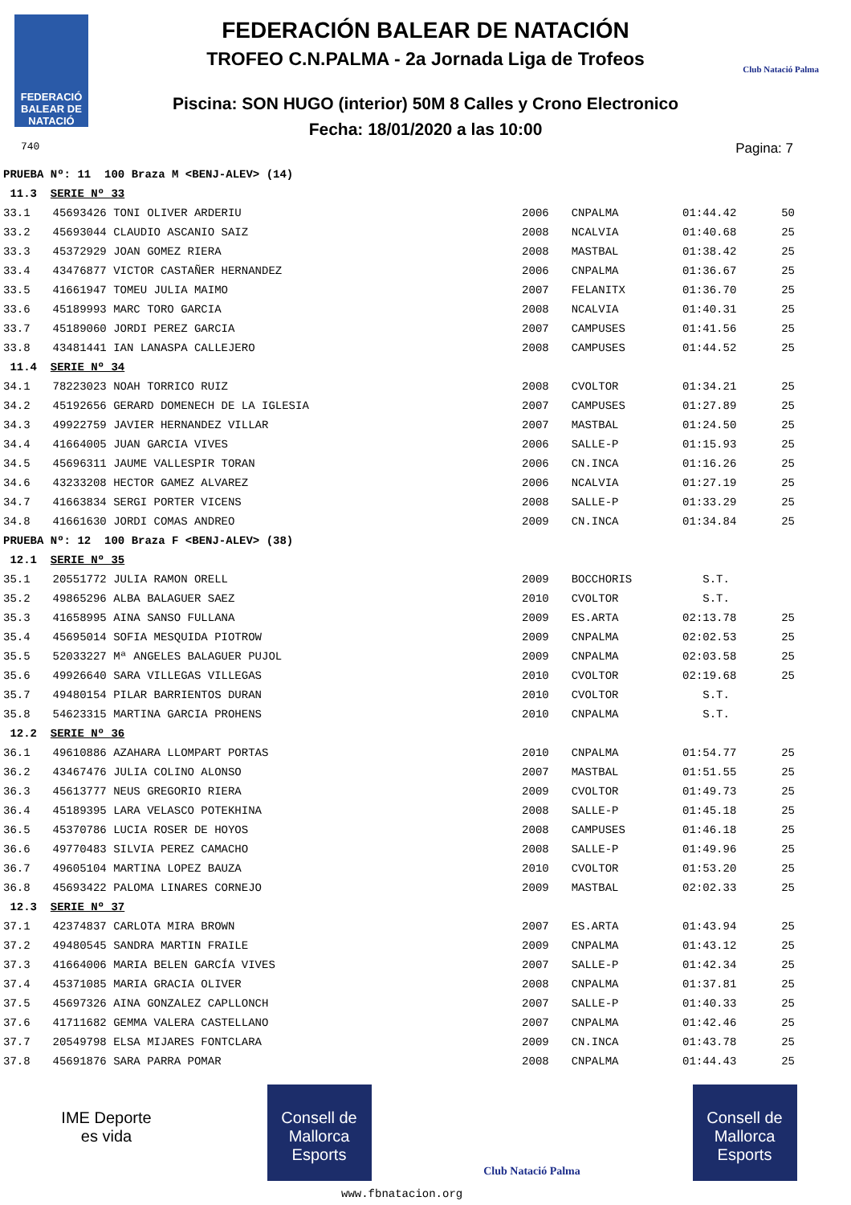FEDERACIÓ BALEAR DE NATACIÓ
740
FEDERACIÓN BALEAR DE NATACIÓN
TROFEO C.N.PALMA - 2a Jornada Liga de Trofeos
Piscina: SON HUGO (interior) 50M 8 Calles y Crono Electronico
Fecha: 18/01/2020 a las 10:00
Club Natació Palma
Pagina: 7
| PRUEBA Nº: 11 100 Braza M <BENJ-ALEV> (14) | | | | | |
| 11.3 SERIE Nº 33 | | | | | |
| 33.1 | 45693426 TONI OLIVER ARDERIU | 2006 | CNPALMA | 01:44.42 | 50 |
| 33.2 | 45693044 CLAUDIO ASCANIO SAIZ | 2008 | NCALVIA | 01:40.68 | 25 |
| 33.3 | 45372929 JOAN GOMEZ RIERA | 2008 | MASTBAL | 01:38.42 | 25 |
| 33.4 | 43476877 VICTOR CASTAÑER HERNANDEZ | 2006 | CNPALMA | 01:36.67 | 25 |
| 33.5 | 41661947 TOMEU JULIA MAIMO | 2007 | FELANITX | 01:36.70 | 25 |
| 33.6 | 45189993 MARC TORO GARCIA | 2008 | NCALVIA | 01:40.31 | 25 |
| 33.7 | 45189060 JORDI PEREZ GARCIA | 2007 | CAMPUSES | 01:41.56 | 25 |
| 33.8 | 43481441 IAN LANASPA CALLEJERO | 2008 | CAMPUSES | 01:44.52 | 25 |
| 11.4 SERIE Nº 34 | | | | | |
| 34.1 | 78223023 NOAH TORRICO RUIZ | 2008 | CVOLTOR | 01:34.21 | 25 |
| 34.2 | 45192656 GERARD DOMENECH DE LA IGLESIA | 2007 | CAMPUSES | 01:27.89 | 25 |
| 34.3 | 49922759 JAVIER HERNANDEZ VILLAR | 2007 | MASTBAL | 01:24.50 | 25 |
| 34.4 | 41664005 JUAN GARCIA VIVES | 2006 | SALLE-P | 01:15.93 | 25 |
| 34.5 | 45696311 JAUME VALLESPIR TORAN | 2006 | CN.INCA | 01:16.26 | 25 |
| 34.6 | 43233208 HECTOR GAMEZ ALVAREZ | 2006 | NCALVIA | 01:27.19 | 25 |
| 34.7 | 41663834 SERGI PORTER VICENS | 2008 | SALLE-P | 01:33.29 | 25 |
| 34.8 | 41661630 JORDI COMAS ANDREO | 2009 | CN.INCA | 01:34.84 | 25 |
| PRUEBA Nº: 12 100 Braza F <BENJ-ALEV> (38) | | | | | |
| 12.1 SERIE Nº 35 | | | | | |
| 35.1 | 20551772 JULIA RAMON ORELL | 2009 | BOCCHORIS | S.T. | |
| 35.2 | 49865296 ALBA BALAGUER SAEZ | 2010 | CVOLTOR | S.T. | |
| 35.3 | 41658995 AINA SANSO FULLANA | 2009 | ES.ARTA | 02:13.78 | 25 |
| 35.4 | 45695014 SOFIA MESQUIDA PIOTROW | 2009 | CNPALMA | 02:02.53 | 25 |
| 35.5 | 52033227 Mª ANGELES BALAGUER PUJOL | 2009 | CNPALMA | 02:03.58 | 25 |
| 35.6 | 49926640 SARA VILLEGAS VILLEGAS | 2010 | CVOLTOR | 02:19.68 | 25 |
| 35.7 | 49480154 PILAR BARRIENTOS DURAN | 2010 | CVOLTOR | S.T. | |
| 35.8 | 54623315 MARTINA GARCIA PROHENS | 2010 | CNPALMA | S.T. | |
| 12.2 SERIE Nº 36 | | | | | |
| 36.1 | 49610886 AZAHARA LLOMPART PORTAS | 2010 | CNPALMA | 01:54.77 | 25 |
| 36.2 | 43467476 JULIA COLINO ALONSO | 2007 | MASTBAL | 01:51.55 | 25 |
| 36.3 | 45613777 NEUS GREGORIO RIERA | 2009 | CVOLTOR | 01:49.73 | 25 |
| 36.4 | 45189395 LARA VELASCO POTEKHINA | 2008 | SALLE-P | 01:45.18 | 25 |
| 36.5 | 45370786 LUCIA ROSER DE HOYOS | 2008 | CAMPUSES | 01:46.18 | 25 |
| 36.6 | 49770483 SILVIA PEREZ CAMACHO | 2008 | SALLE-P | 01:49.96 | 25 |
| 36.7 | 49605104 MARTINA LOPEZ BAUZA | 2010 | CVOLTOR | 01:53.20 | 25 |
| 36.8 | 45693422 PALOMA LINARES CORNEJO | 2009 | MASTBAL | 02:02.33 | 25 |
| 12.3 SERIE Nº 37 | | | | | |
| 37.1 | 42374837 CARLOTA MIRA BROWN | 2007 | ES.ARTA | 01:43.94 | 25 |
| 37.2 | 49480545 SANDRA MARTIN FRAILE | 2009 | CNPALMA | 01:43.12 | 25 |
| 37.3 | 41664006 MARIA BELEN GARCÍA VIVES | 2007 | SALLE-P | 01:42.34 | 25 |
| 37.4 | 45371085 MARIA GRACIA OLIVER | 2008 | CNPALMA | 01:37.81 | 25 |
| 37.5 | 45697326 AINA GONZALEZ CAPLLONCH | 2007 | SALLE-P | 01:40.33 | 25 |
| 37.6 | 41711682 GEMMA VALERA CASTELLANO | 2007 | CNPALMA | 01:42.46 | 25 |
| 37.7 | 20549798 ELSA MIJARES FONTCLARA | 2009 | CN.INCA | 01:43.78 | 25 |
| 37.8 | 45691876 SARA PARRA POMAR | 2008 | CNPALMA | 01:44.43 | 25 |
IME Deporte es vida
Consell de Mallorca Esports
Club Natació Palma
Consell de Mallorca Esports
www.fbnatacion.org